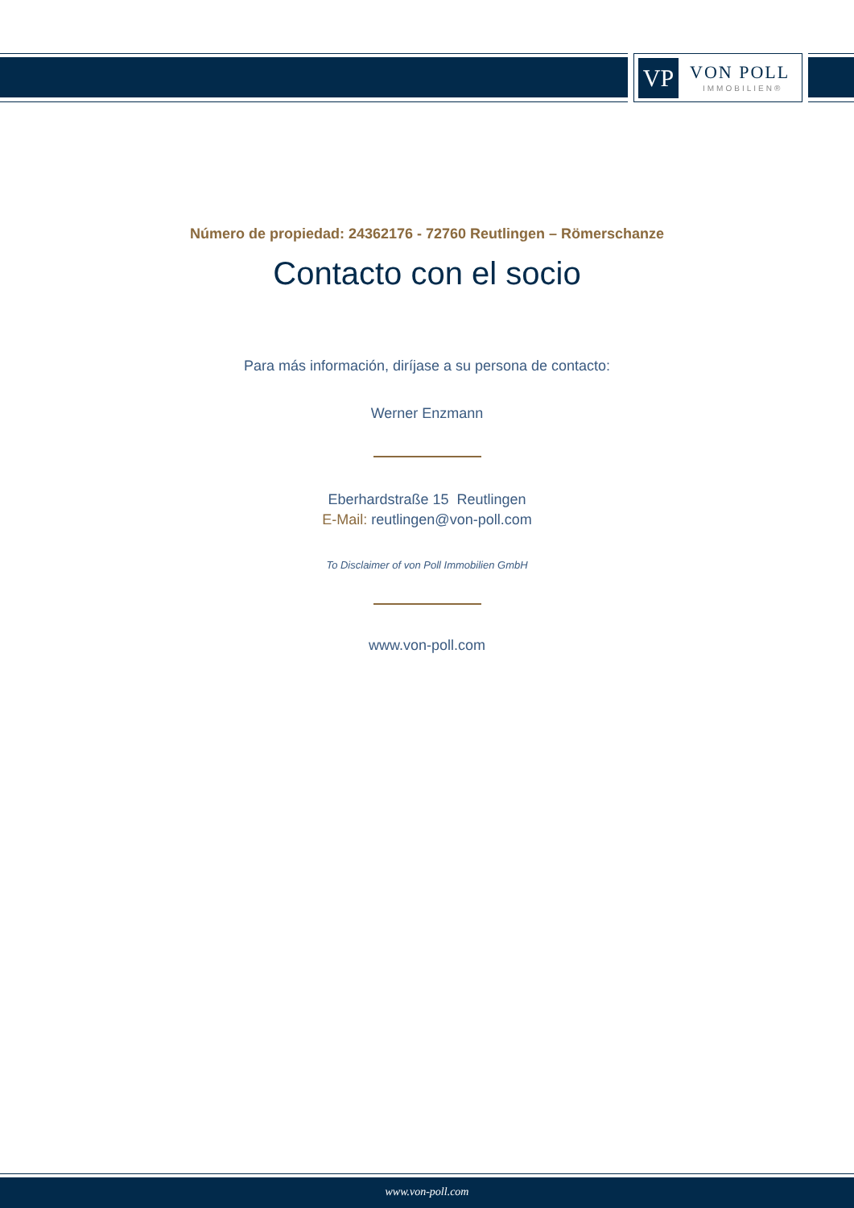VP
VON POLL
IMMOBILIEN®
Número de propiedad: 24362176 - 72760 Reutlingen – Römerschanze
Contacto con el socio
Para más información, diríjase a su persona de contacto:
Werner Enzmann
Eberhardstraße 15 Reutlingen
E-Mail: reutlingen@von-poll.com
To Disclaimer of von Poll Immobilien GmbH
www.von-poll.com
www.von-poll.com